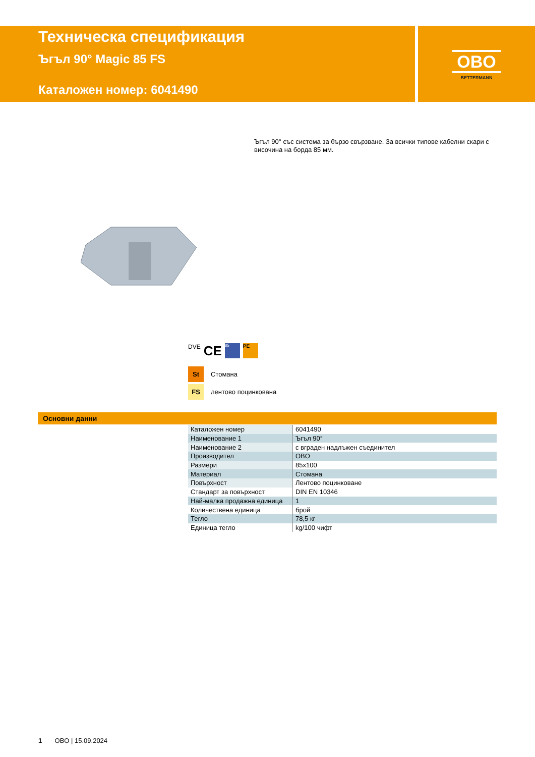Техническа спецификация
Ъгъл 90° Magic 85 FS
Каталожен номер: 6041490
OBO
BETTERMANN
Ъгъл 90° със система за бързо свързване. За всички типове кабелни скари с височина на борда 85 мм.
DVE CE 85 PE
St Стомана
FS лентово поцинкована
Основни данни
| Каталожен номер | 6041490 |
| Наименование 1 | Ъгъл 90° |
| Наименование 2 | с вграден надлъжен съединител |
| Производител | OBO |
| Размери | 85x100 |
| Материал | Стомана |
| Повърхност | Лентово поцинковане |
| Стандарт за повърхност | DIN EN 10346 |
| Най-малка продажна единица | 1 |
| Количествена единица | брой |
| Тегло | 78,5 кг |
| Единица тегло | kg/100 чифт |
1 OBO | 15.09.2024